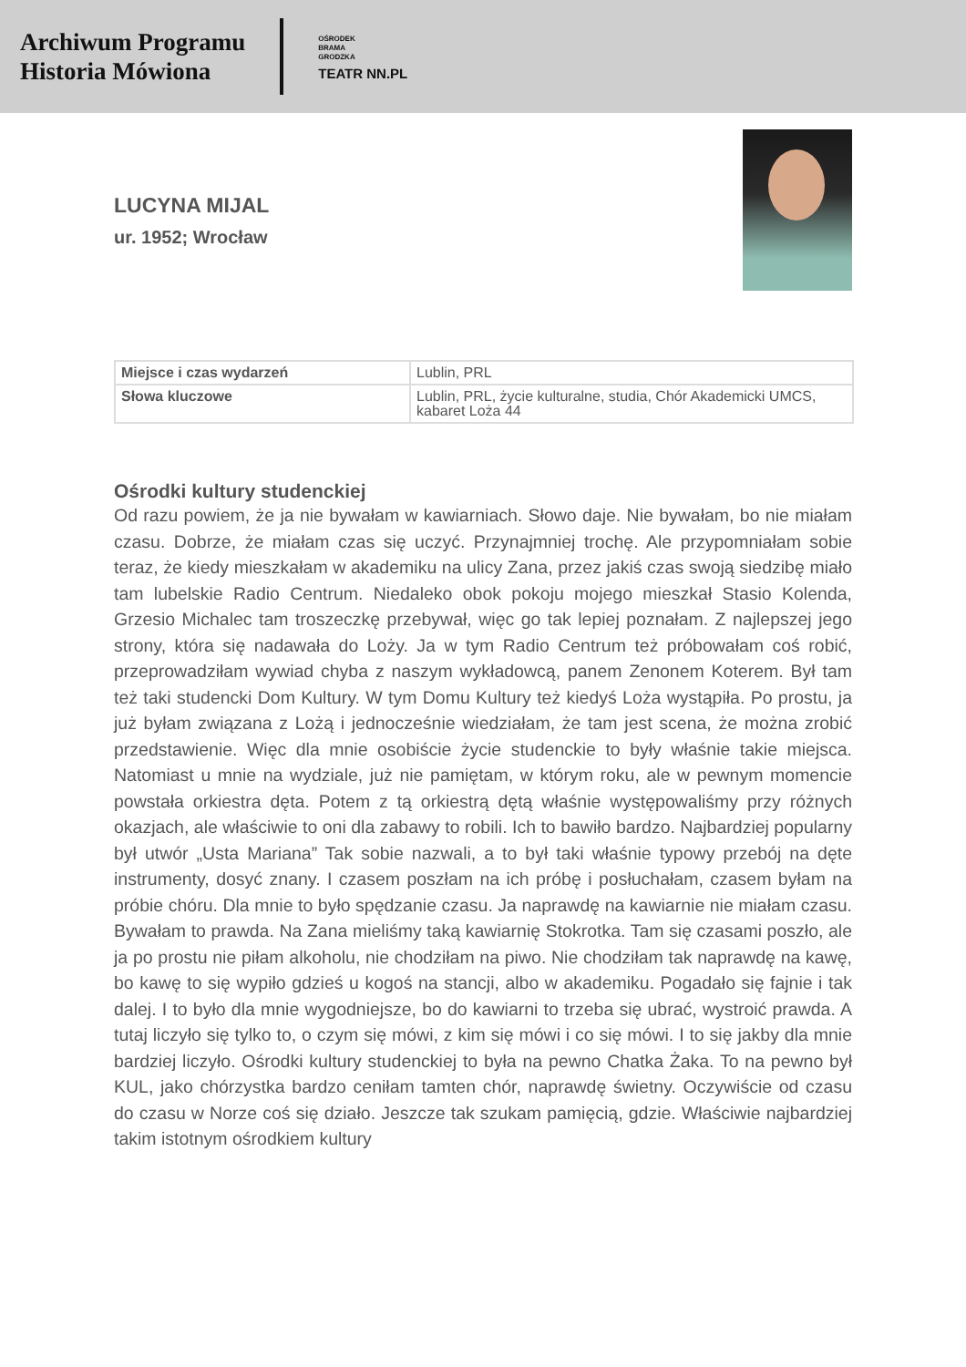Archiwum Programu
Historia Mówiona
OŚRODEK
BRAMA
GRODZKA
TEATR NN.PL
LUCYNA MIJAL
ur. 1952; Wrocław
| Miejsce i czas wydarzeń | Lublin, PRL |
| Słowa kluczowe | Lublin, PRL, życie kulturalne, studia, Chór Akademicki UMCS, kabaret Loża 44 |
Ośrodki kultury studenckiej
Od razu powiem, że ja nie bywałam w kawiarniach. Słowo daje. Nie bywałam, bo nie miałam czasu. Dobrze, że miałam czas się uczyć. Przynajmniej trochę. Ale przypomniałam sobie teraz, że kiedy mieszkałam w akademiku na ulicy Zana, przez jakiś czas swoją siedzibę miało tam lubelskie Radio Centrum. Niedaleko obok pokoju mojego mieszkał Stasio Kolenda, Grzesio Michalec tam troszeczkę przebywał, więc go tak lepiej poznałam. Z najlepszej jego strony, która się nadawała do Loży. Ja w tym Radio Centrum też próbowałam coś robić, przeprowadziłam wywiad chyba z naszym wykładowcą, panem Zenonem Koterem. Był tam też taki studencki Dom Kultury. W tym Domu Kultury też kiedyś Loża wystąpiła. Po prostu, ja już byłam związana z Lożą i jednocześnie wiedziałam, że tam jest scena, że można zrobić przedstawienie. Więc dla mnie osobiście życie studenckie to były właśnie takie miejsca. Natomiast u mnie na wydziale, już nie pamiętam, w którym roku, ale w pewnym momencie powstała orkiestra dęta. Potem z tą orkiestrą dętą właśnie występowaliśmy przy różnych okazjach, ale właściwie to oni dla zabawy to robili. Ich to bawiło bardzo. Najbardziej popularny był utwór „Usta Mariana” Tak sobie nazwali, a to był taki właśnie typowy przebój na dęte instrumenty, dosyć znany. I czasem poszłam na ich próbę i posłuchałam, czasem byłam na próbie chóru. Dla mnie to było spędzanie czasu. Ja naprawdę na kawiarnie nie miałam czasu. Bywałam to prawda. Na Zana mieliśmy taką kawiarnię Stokrotka. Tam się czasami poszło, ale ja po prostu nie piłam alkoholu, nie chodziłam na piwo. Nie chodziłam tak naprawdę na kawę, bo kawę to się wypiło gdzieś u kogoś na stancji, albo w akademiku. Pogadało się fajnie i tak dalej. I to było dla mnie wygodniejsze, bo do kawiarni to trzeba się ubrać, wystroić prawda. A tutaj liczyło się tylko to, o czym się mówi, z kim się mówi i co się mówi. I to się jakby dla mnie bardziej liczyło. Ośrodki kultury studenckiej to była na pewno Chatka Żaka. To na pewno był KUL, jako chórzystka bardzo ceniłam tamten chór, naprawdę świetny. Oczywiście od czasu do czasu w Norze coś się działo. Jeszcze tak szukam pamięcią, gdzie. Właściwie najbardziej takim istotnym ośrodkiem kultury